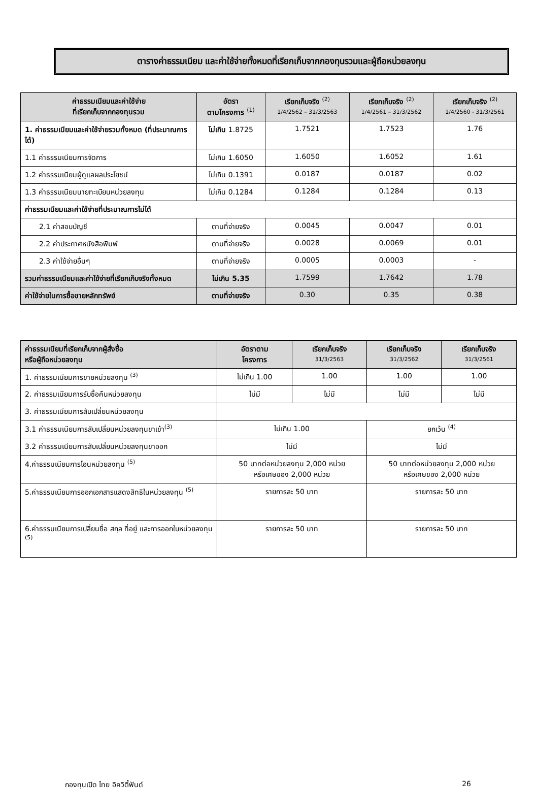ตารางค่าธรรมเนียม และค่าใช้จ่ายทั้งหมดที่เรียกเก็บจากกองทุนรวมและผู้ถือหน่วยลงทุน
| ค่าธรรมเนียมและค่าใช้จ่าย ที่เรียกเก็บจากกองทุนรวม | อัตรา ตามโครงการ <sup>(1)</sup> | เรียกเก็บจริง <sup>(2)</sup> 1/4/2562 – 31/3/2563 | เรียกเก็บจริง <sup>(2)</sup> 1/4/2561 – 31/3/2562 | เรียกเก็บจริง <sup>(2)</sup> 1/4/2560 - 31/3/2561 |
| --- | --- | --- | --- | --- |
| 1. ค่าธรรมเนียมและค่าใช้จ่ายรวมทั้งหมด (ที่ประมาณการได้) | ไม่เกิน 1.8725 | 1.7521 | 1.7523 | 1.76 |
| 1.1 ค่าธรรมเนียมการจัดการ | ไม่เกิน 1.6050 | 1.6050 | 1.6052 | 1.61 |
| 1.2 ค่าธรรมเนียมผู้ดูแลผลประโยชน์ | ไม่เกิน 0.1391 | 0.0187 | 0.0187 | 0.02 |
| 1.3 ค่าธรรมเนียมนายทะเบียนหน่วยลงทุน | ไม่เกิน 0.1284 | 0.1284 | 0.1284 | 0.13 |
| ค่าธรรมเนียมและค่าใช้จ่ายที่ประมาณการไม่ได้ | | | | |
| 2.1 ค่าสอบบัญชี | ตามที่จ่ายจริง | 0.0045 | 0.0047 | 0.01 |
| 2.2 ค่าประกาศหนังสือพิมพ์ | ตามที่จ่ายจริง | 0.0028 | 0.0069 | 0.01 |
| 2.3 ค่าใช้จ่ายอื่นๆ | ตามที่จ่ายจริง | 0.0005 | 0.0003 | - |
| รวมค่าธรรมเนียมและค่าใช้จ่ายที่เรียกเก็บจริงทั้งหมด | ไม่เกิน 5.35 | 1.7599 | 1.7642 | 1.78 |
| ค่าใช้จ่ายในการซื้อขายหลักทรัพย์ | ตามที่จ่ายจริง | 0.30 | 0.35 | 0.38 |
| ค่าธรรมเนียมที่เรียกเก็บจากผู้สั่งซื้อ หรือผู้ถือหน่วยลงทุน | อัตราตาม โครงการ | เรียกเก็บจริง 31/3/2563 | เรียกเก็บจริง 31/3/2562 | เรียกเก็บจริง 31/3/2561 |
| --- | --- | --- | --- | --- |
| 1. ค่าธรรมเนียมการขายหน่วยลงทุน <sup>(3)</sup> | ไม่เกิน 1.00 | 1.00 | 1.00 | 1.00 |
| 2. ค่าธรรมเนียมการรับซื้อคืนหน่วยลงทุน | ไม่มี | ไม่มี | ไม่มี | ไม่มี |
| 3. ค่าธรรมเนียมการสับเปลี่ยนหน่วยลงทุน | | | | |
| 3.1 ค่าธรรมเนียมการสับเปลี่ยนหน่วยลงทุนขาเข้า<sup>(3)</sup> | ไม่เกิน 1.00 | | ยกเว้น <sup>(4)</sup> | |
| 3.2 ค่าธรรมเนียมการสับเปลี่ยนหน่วยลงทุนขาออก | ไม่มี | | ไม่มี | |
| 4.ค่าธรรมเนียมการโอนหน่วยลงทุน <sup>(5)</sup> | 50 บาทต่อหน่วยลงทุน 2,000 หน่วย หรือเศษของ 2,000 หน่วย | | 50 บาทต่อหน่วยลงทุน 2,000 หน่วย หรือเศษของ 2,000 หน่วย | |
| 5.ค่าธรรมเนียมการออกเอกสารแสดงสิทธิในหน่วยลงทุน <sup>(5)</sup> | รายการละ 50 บาท | | รายการละ 50 บาท | |
| 6.ค่าธรรมเนียมการเปลี่ยนชื่อ สกุล ที่อยู่ และการออกใบหน่วยลงทุน <sup>(5)</sup> | รายการละ 50 บาท | | รายการละ 50 บาท | |
กองทุนเปิด ไทย อิควิตี้ฟันด์ 26